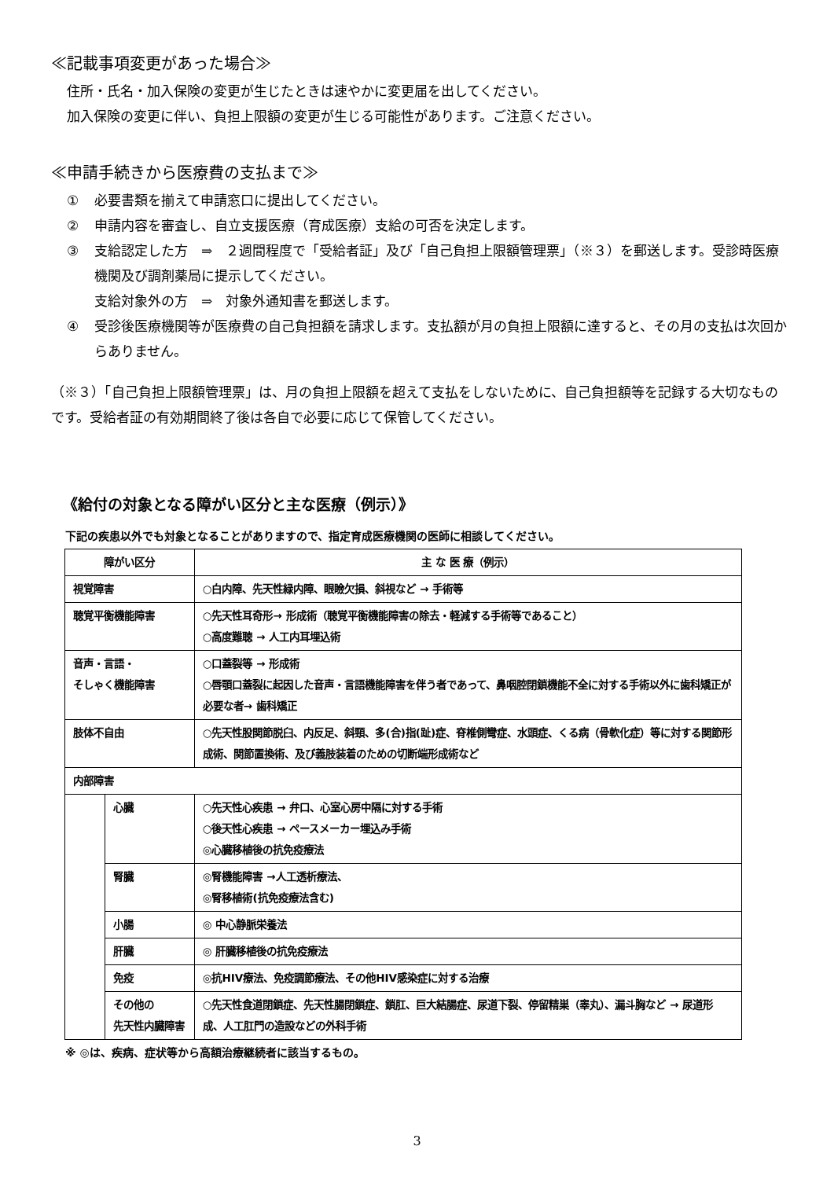≪記載事項変更があった場合≫
住所・氏名・加入保険の変更が生じたときは速やかに変更届を出してください。
加入保険の変更に伴い、負担上限額の変更が生じる可能性があります。ご注意ください。
≪申請手続きから医療費の支払まで≫
① 必要書類を揃えて申請窓口に提出してください。
② 申請内容を審査し、自立支援医療（育成医療）支給の可否を決定します。
③ 支給認定した方　⇒　２週間程度で「受給者証」及び「自己負担上限額管理票」（※３）を郵送します。受診時医療機関及び調剤薬局に提示してください。
支給対象外の方　⇒　対象外通知書を郵送します。
④ 受診後医療機関等が医療費の自己負担額を請求します。支払額が月の負担上限額に達すると、その月の支払は次回からありません。
（※３）「自己負担上限額管理票」は、月の負担上限額を超えて支払をしないために、自己負担額等を記録する大切なものです。受給者証の有効期間終了後は各自で必要に応じて保管してください。
《給付の対象となる障がい区分と主な医療（例示）》
下記の疾患以外でも対象となることがありますので、指定育成医療機関の医師に相談してください。
| 障がい区分 | | 主 な 医 療（例示） |
| --- | --- | --- |
| 視覚障害 | | ○白内障、先天性緑内障、眼瞼欠損、斜視など → 手術等 |
| 聴覚平衡機能障害 | | ○先天性耳奇形→ 形成術（聴覚平衡機能障害の除去・軽減する手術等であること） ○高度難聴 → 人工内耳埋込術 |
| 音声・言語・ そしゃく機能障害 | | ○口蓋裂等 → 形成術 ○唇顎口蓋裂に起因した音声・言語機能障害を伴う者であって、鼻咽腔閉鎖機能不全に対する手術以外に歯科矯正が必要な者→ 歯科矯正 |
| 肢体不自由 | | ○先天性股関節脱臼、内反足、斜頸、多(合)指(趾)症、脊椎側彎症、水頭症、くる病（骨軟化症）等に対する関節形成術、関節置換術、及び義肢装着のための切断端形成術など |
| 内部障害 | | |
| | 心臓 | ○先天性心疾患 → 弁口、心室心房中隔に対する手術 ○後天性心疾患 → ペースメーカー埋込み手術 ◎心臓移植後の抗免疫療法 |
| | 腎臓 | ◎腎機能障害 →人工透析療法、 ◎腎移植術(抗免疫療法含む) |
| | 小腸 | ◎ 中心静脈栄養法 |
| | 肝臓 | ◎ 肝臓移植後の抗免疫療法 |
| | 免疫 | ◎抗HIV療法、免疫調節療法、その他HIV感染症に対する治療 |
| | その他の 先天性内臓障害 | ○先天性食道閉鎖症、先天性腸閉鎖症、鎖肛、巨大結腸症、尿道下裂、停留精巣（睾丸）、漏斗胸など → 尿道形成、人工肛門の造設などの外科手術 |
※ ◎は、疾病、症状等から高額治療継続者に該当するもの。
3